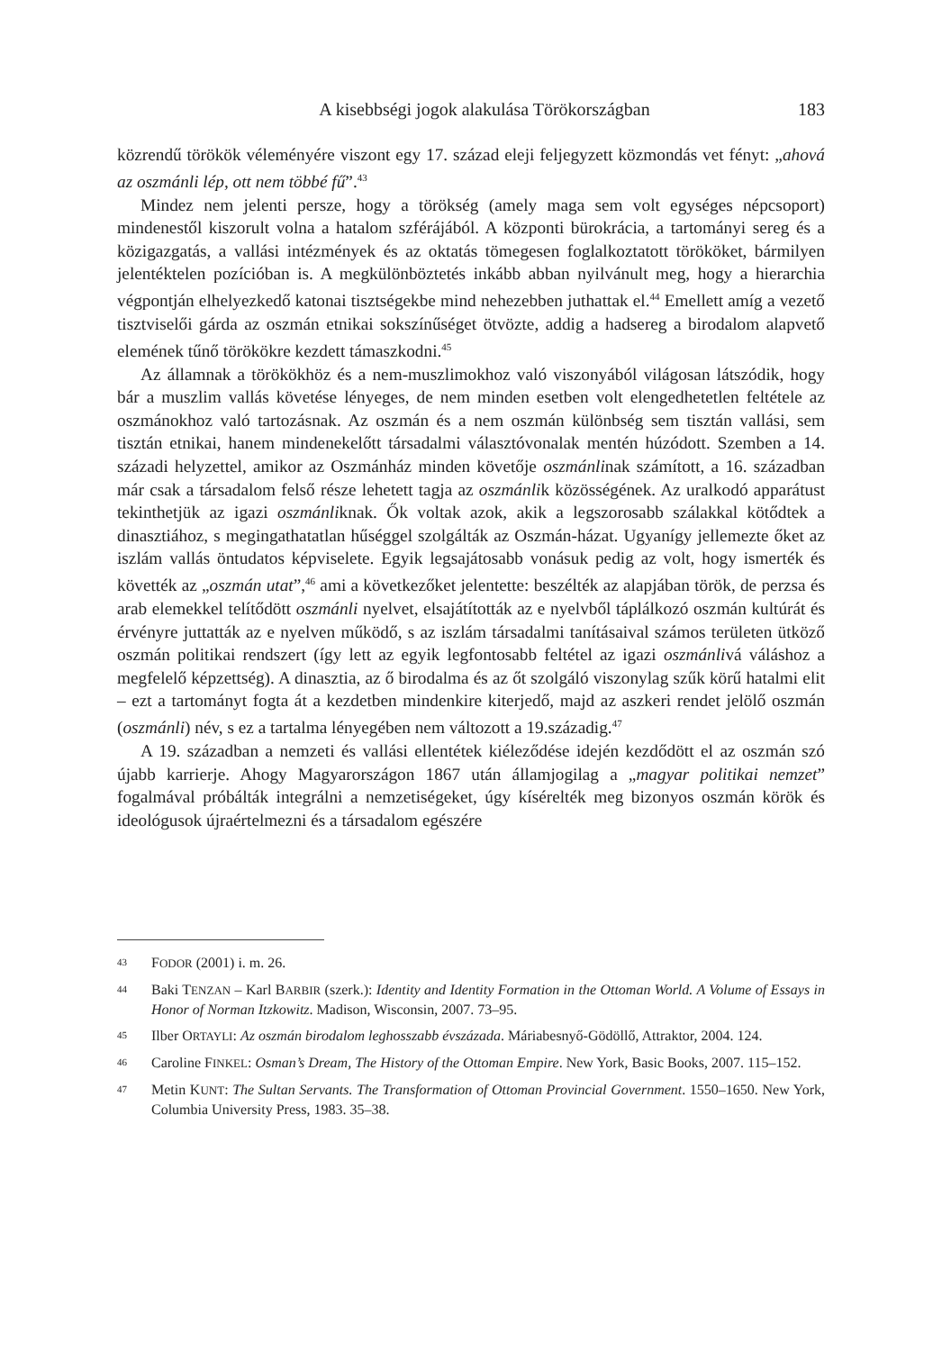A kisebbségi jogok alakulása Törökországban 183
közrendű törökök véleményére viszont egy 17. század eleji feljegyzett közmondás vet fényt: „ahová az oszmánli lép, ott nem többé fű”.<sup>43</sup>
Mindez nem jelenti persze, hogy a törökség (amely maga sem volt egységes népcsoport) mindenestől kiszorult volna a hatalom szférájából. A központi bürokrácia, a tartományi sereg és a közigazgatás, a vallási intézmények és az oktatás tömegesen foglalkoztatott törököket, bármilyen jelentéktelen pozícióban is. A megkülönböztetés inkább abban nyilvánult meg, hogy a hierarchia végpontján elhelyezkedő katonai tisztségekbe mind nehezebben juthattak el.<sup>44</sup> Emellett amíg a vezető tisztviselői gárda az oszmán etnikai sokszínűséget ötvözte, addig a hadsereg a birodalom alapvető elemének tűnő törökökre kezdett támaszkodni.<sup>45</sup>
Az államnak a törökökhöz és a nem-muszlimokhoz való viszonyából világosan látszódik, hogy bár a muszlim vallás követése lényeges, de nem minden esetben volt elengedhetetlen feltétele az oszmánokhoz való tartozásnak. Az oszmán és a nem oszmán különbség sem tisztán vallási, sem tisztán etnikai, hanem mindenekelőtt társadalmi választóvonalak mentén húzódott. Szemben a 14. századi helyzettel, amikor az Oszmánház minden követője oszmánlinak számított, a 16. században már csak a társadalom felső része lehetett tagja az oszmánlik közösségének. Az uralkodó apparátust tekinthetjük az igazi oszmánliknak. Ők voltak azok, akik a legszorosabb szálakkal kötődtek a dinasztiához, s megingathatatlan hűséggel szolgálták az Oszmán-házat. Ugyanígy jellemezte őket az iszlám vallás öntudatos képviselete. Egyik legsajátosabb vonásuk pedig az volt, hogy ismerték és követték az „oszmán utat”,<sup>46</sup> ami a következőket jelentette: beszélték az alapjában török, de perzsa és arab elemekkel telítődött oszmánli nyelvet, elsajátították az e nyelvből táplálkozó oszmán kultúrát és érvényre juttatták az e nyelven működő, s az iszlám társadalmi tanításaival számos területen ütköző oszmán politikai rendszert (így lett az egyik legfontosabb feltétel az igazi oszmánlivá váláshoz a megfelelő képzettség). A dinasztia, az ő birodalma és az őt szolgáló viszonylag szűk körű hatalmi elit – ezt a tartományt fogta át a kezdetben mindenkire kiterjedő, majd az aszkeri rendet jelölő oszmán (oszmánli) név, s ez a tartalma lényegében nem változott a 19.századig.<sup>47</sup>
A 19. században a nemzeti és vallási ellentétek kiéleződése idején kezdődött el az oszmán szó újabb karrierje. Ahogy Magyarországon 1867 után államjogilag a „magyar politikai nemzet” fogalmával próbálták integrálni a nemzetiségeket, úgy kísérelték meg bizonyos oszmán körök és ideológusok újraértelmezni és a társadalom egészére
43 FODOR (2001) i. m. 26.
44 Baki TENZAN – Karl BARBIR (szerk.): Identity and Identity Formation in the Ottoman World. A Volume of Essays in Honor of Norman Itzkowitz. Madison, Wisconsin, 2007. 73–95.
45 Ilber ORTAYLI: Az oszmán birodalom leghosszabb évszázada. Máriabesnyő-Gödöllő, Attraktor, 2004. 124.
46 Caroline FINKEL: Osman’s Dream, The History of the Ottoman Empire. New York, Basic Books, 2007. 115–152.
47 Metin KUNT: The Sultan Servants. The Transformation of Ottoman Provincial Government. 1550–1650. New York, Columbia University Press, 1983. 35–38.